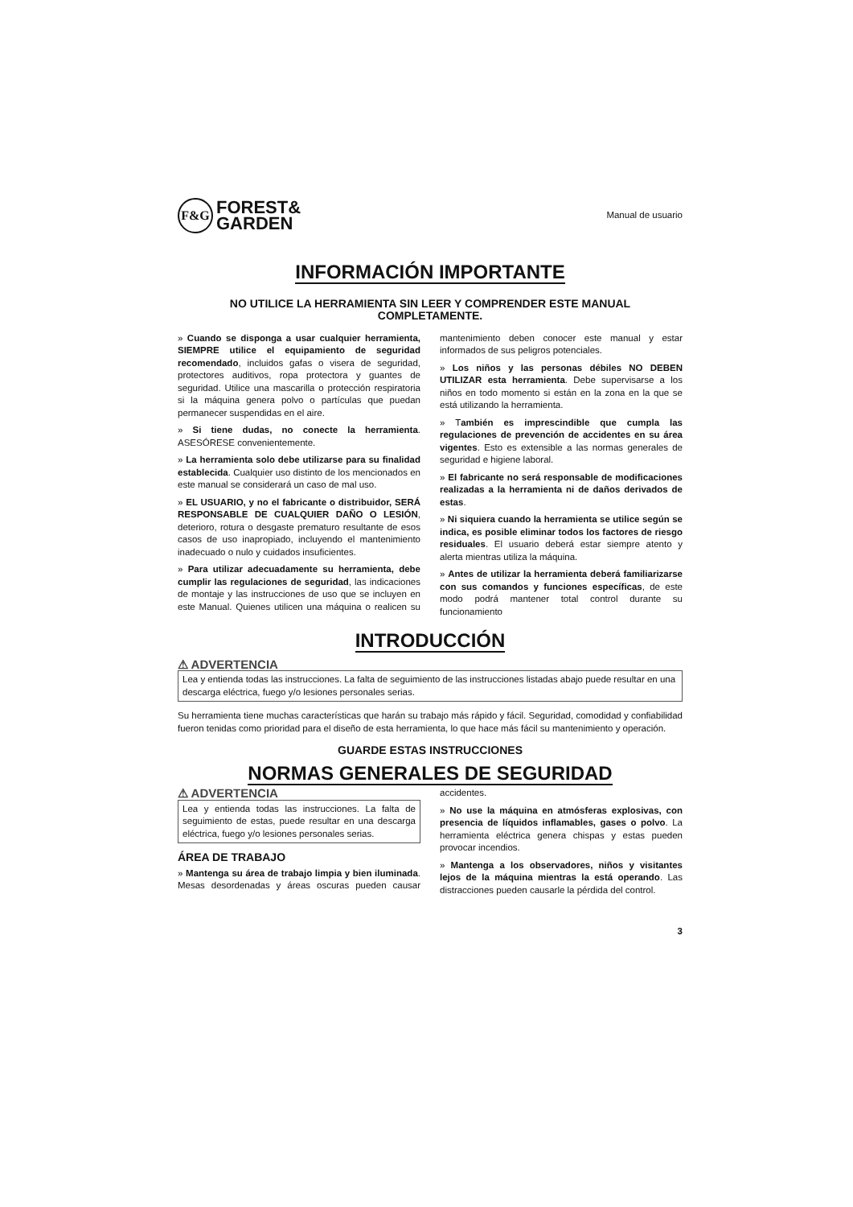F&G
FOREST&
GARDEN
Manual de usuario
INFORMACIÓN IMPORTANTE
NO UTILICE LA HERRAMIENTA SIN LEER Y COMPRENDER ESTE MANUAL COMPLETAMENTE.
» Cuando se disponga a usar cualquier herramienta, SIEMPRE utilice el equipamiento de seguridad recomendado, incluidos gafas o visera de seguridad, protectores auditivos, ropa protectora y guantes de seguridad. Utilice una mascarilla o protección respiratoria si la máquina genera polvo o partículas que puedan permanecer suspendidas en el aire.
» Si tiene dudas, no conecte la herramienta. ASESÓRESE convenientemente.
» La herramienta solo debe utilizarse para su finalidad establecida. Cualquier uso distinto de los mencionados en este manual se considerará un caso de mal uso.
» EL USUARIO, y no el fabricante o distribuidor, SERÁ RESPONSABLE DE CUALQUIER DAÑO O LESIÓN, deterioro, rotura o desgaste prematuro resultante de esos casos de uso inapropiado, incluyendo el mantenimiento inadecuado o nulo y cuidados insuficientes.
» Para utilizar adecuadamente su herramienta, debe cumplir las regulaciones de seguridad, las indicaciones de montaje y las instrucciones de uso que se incluyen en este Manual. Quienes utilicen una máquina o realicen su mantenimiento deben conocer este manual y estar informados de sus peligros potenciales.
» Los niños y las personas débiles NO DEBEN UTILIZAR esta herramienta. Debe supervisarse a los niños en todo momento si están en la zona en la que se está utilizando la herramienta.
» También es imprescindible que cumpla las regulaciones de prevención de accidentes en su área vigentes. Esto es extensible a las normas generales de seguridad e higiene laboral.
» El fabricante no será responsable de modificaciones realizadas a la herramienta ni de daños derivados de estas.
» Ni siquiera cuando la herramienta se utilice según se indica, es posible eliminar todos los factores de riesgo residuales. El usuario deberá estar siempre atento y alerta mientras utiliza la máquina.
» Antes de utilizar la herramienta deberá familiarizarse con sus comandos y funciones específicas, de este modo podrá mantener total control durante su funcionamiento
INTRODUCCIÓN
⚠ ADVERTENCIA
Lea y entienda todas las instrucciones. La falta de seguimiento de las instrucciones listadas abajo puede resultar en una descarga eléctrica, fuego y/o lesiones personales serias.
Su herramienta tiene muchas características que harán su trabajo más rápido y fácil. Seguridad, comodidad y confiabilidad fueron tenidas como prioridad para el diseño de esta herramienta, lo que hace más fácil su mantenimiento y operación.
GUARDE ESTAS INSTRUCCIONES
NORMAS GENERALES DE SEGURIDAD
⚠ ADVERTENCIA
Lea y entienda todas las instrucciones. La falta de seguimiento de estas, puede resultar en una descarga eléctrica, fuego y/o lesiones personales serias.
ÁREA DE TRABAJO
» Mantenga su área de trabajo limpia y bien iluminada. Mesas desordenadas y áreas oscuras pueden causar accidentes.
» No use la máquina en atmósferas explosivas, con presencia de líquidos inflamables, gases o polvo. La herramienta eléctrica genera chispas y estas pueden provocar incendios.
» Mantenga a los observadores, niños y visitantes lejos de la máquina mientras la está operando. Las distracciones pueden causarle la pérdida del control.
3